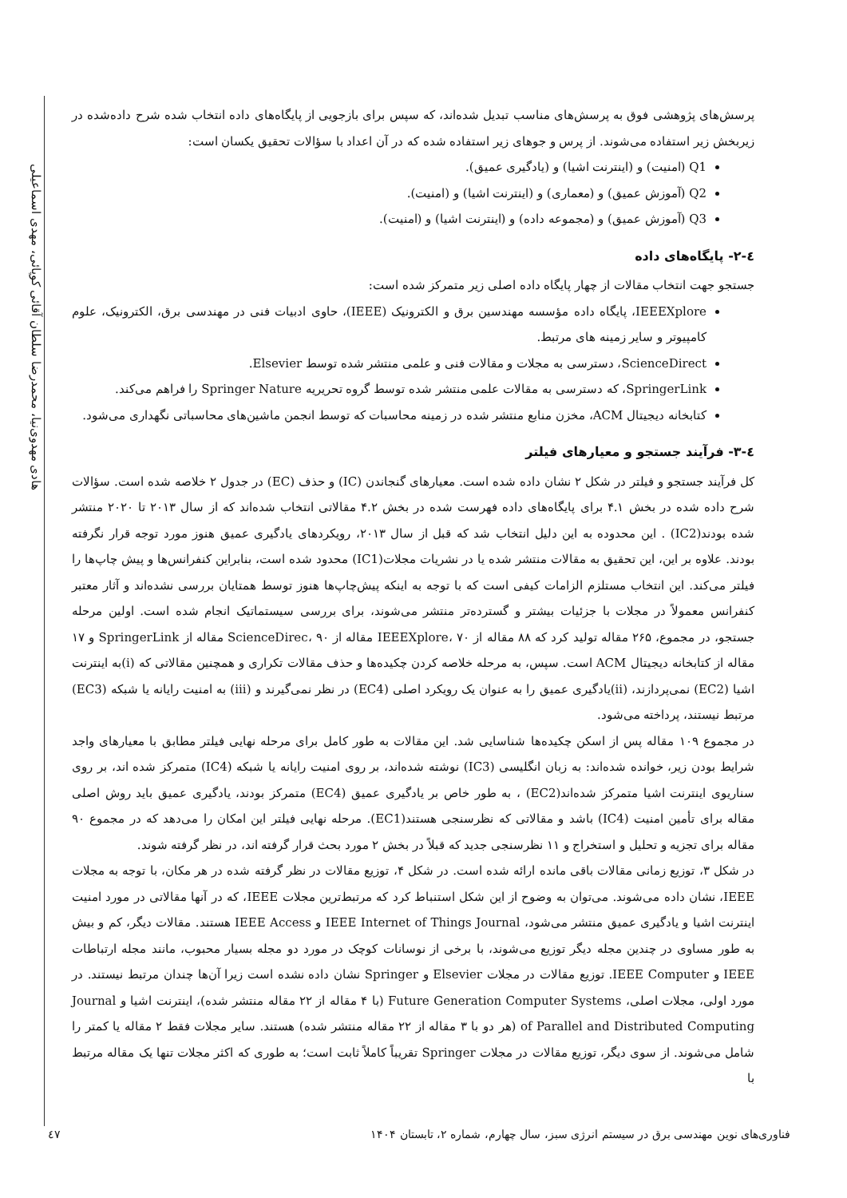هادی مهدوی‌نیا، محمدرضا سلطان آقائی کوپائی، مهدی اسماعیلی
پرسش‌های پژوهشی فوق به پرسش‌های مناسب تبدیل شده‌اند، که سپس برای بازجویی از پایگاه‌های داده انتخاب شده شرح داده‌شده در زیربخش زیر استفاده می‌شوند. از پرس و جوهای زیر استفاده شده که در آن اعداد با سؤالات تحقیق یکسان است:
Q1 (امنیت) و (اینترنت اشیا) و (یادگیری عمیق).
Q2 (آموزش عمیق) و (معماری) و (اینترنت اشیا) و (امنیت).
Q3 (آموزش عمیق) و (مجموعه داده) و (اینترنت اشیا) و (امنیت).
٤-٢- پایگاه‌های داده
جستجو جهت انتخاب مقالات از چهار پایگاه داده اصلی زیر متمرکز شده است:
IEEEXplore، پایگاه داده مؤسسه مهندسین برق و الکترونیک (IEEE)، حاوی ادبیات فنی در مهندسی برق، الکترونیک، علوم کامپیوتر و سایر زمینه های مرتبط.
ScienceDirect، دسترسی به مجلات و مقالات فنی و علمی منتشر شده توسط Elsevier.
SpringerLink، که دسترسی به مقالات علمی منتشر شده توسط گروه تحریریه Springer Nature را فراهم می‌کند.
کتابخانه دیجیتال ACM، مخزن منابع منتشر شده در زمینه محاسبات که توسط انجمن ماشین‌های محاسباتی نگهداری می‌شود.
٤-٣- فرآیند جستجو و معیارهای فیلتر
کل فرآیند جستجو و فیلتر در شکل ۲ نشان داده شده است. معیارهای گنجاندن (IC) و حذف (EC) در جدول ۲ خلاصه شده است. سؤالات شرح داده شده در بخش ۴.۱ برای پایگاه‌های داده فهرست شده در بخش ۴.۲ مقالاتی انتخاب شده‌اند که از سال ۲۰۱۳ تا ۲۰۲۰ منتشر شده بودند(IC2) . این محدوده به این دلیل انتخاب شد که قبل از سال ۲۰۱۳، رویکردهای یادگیری عمیق هنوز مورد توجه قرار نگرفته بودند. علاوه بر این، این تحقیق به مقالات منتشر شده یا در نشریات مجلات(IC1) محدود شده است، بنابراین کنفرانس‌ها و پیش چاپ‌ها را فیلتر می‌کند. این انتخاب مستلزم الزامات کیفی است که با توجه به اینکه پیش‌چاپ‌ها هنوز توسط همتایان بررسی نشده‌اند و آثار معتبر کنفرانس معمولاً در مجلات با جزئیات بیشتر و گسترده‌تر منتشر می‌شوند، برای بررسی سیستماتیک انجام شده است. اولین مرحله جستجو، در مجموع، ۲۶۵ مقاله تولید کرد که ۸۸ مقاله از IEEEXplore، ۷۰ مقاله از ScienceDirec، ۹۰ مقاله از SpringerLink و ۱۷ مقاله از کتابخانه دیجیتال ACM است. سپس، به مرحله خلاصه کردن چکیده‌ها و حذف مقالات تکراری و همچنین مقالاتی که (i)به اینترنت اشیا (EC2) نمی‌پردازند، (ii)یادگیری عمیق را به عنوان یک رویکرد اصلی (EC4) در نظر نمی‌گیرند و (iii) به امنیت رایانه یا شبکه (EC3) مرتبط نیستند، پرداخته می‌شود.
در مجموع ۱۰۹ مقاله پس از اسکن چکیده‌ها شناسایی شد. این مقالات به طور کامل برای مرحله نهایی فیلتر مطابق با معیارهای واجد شرایط بودن زیر، خوانده شده‌اند: به زبان انگلیسی (IC3) نوشته شده‌اند، بر روی امنیت رایانه یا شبکه (IC4) متمرکز شده اند، بر روی سناریوی اینترنت اشیا متمرکز شده‌اند(EC2) ، به طور خاص بر یادگیری عمیق (EC4) متمرکز بودند، یادگیری عمیق باید روش اصلی مقاله برای تأمین امنیت (IC4) باشد و مقالاتی که نظرسنجی هستند(EC1). مرحله نهایی فیلتر این امکان را می‌دهد که در مجموع ۹۰ مقاله برای تجزیه و تحلیل و استخراج و ۱۱ نظرسنجی جدید که قبلاً در بخش ۲ مورد بحث قرار گرفته اند، در نظر گرفته شوند.
در شکل ۳، توزیع زمانی مقالات باقی مانده ارائه شده است. در شکل ۴، توزیع مقالات در نظر گرفته شده در هر مکان، با توجه به مجلات IEEE، نشان داده می‌شوند. می‌توان به وضوح از این شکل استنباط کرد که مرتبط‌ترین مجلات IEEE، که در آنها مقالاتی در مورد امنیت اینترنت اشیا و یادگیری عمیق منتشر می‌شود، IEEE Internet of Things Journal و IEEE Access هستند. مقالات دیگر، کم و بیش به طور مساوی در چندین مجله دیگر توزیع می‌شوند، با برخی از نوسانات کوچک در مورد دو مجله بسیار محبوب، مانند مجله ارتباطات IEEE و IEEE Computer. توزیع مقالات در مجلات Elsevier و Springer نشان داده نشده است زیرا آن‌ها چندان مرتبط نیستند. در مورد اولی، مجلات اصلی، Future Generation Computer Systems (با ۴ مقاله از ۲۲ مقاله منتشر شده)، اینترنت اشیا و Journal of Parallel and Distributed Computing (هر دو با ۳ مقاله از ۲۲ مقاله منتشر شده) هستند. سایر مجلات فقط ۲ مقاله یا کمتر را شامل می‌شوند. از سوی دیگر، توزیع مقالات در مجلات Springer تقریباً کاملاً ثابت است؛ به طوری که اکثر مجلات تنها یک مقاله مرتبط با
فناوری‌های نوین مهندسی برق در سیستم انرژی سبز، سال چهارم، شماره ۲، تابستان ۱۴۰۴ ٤٧